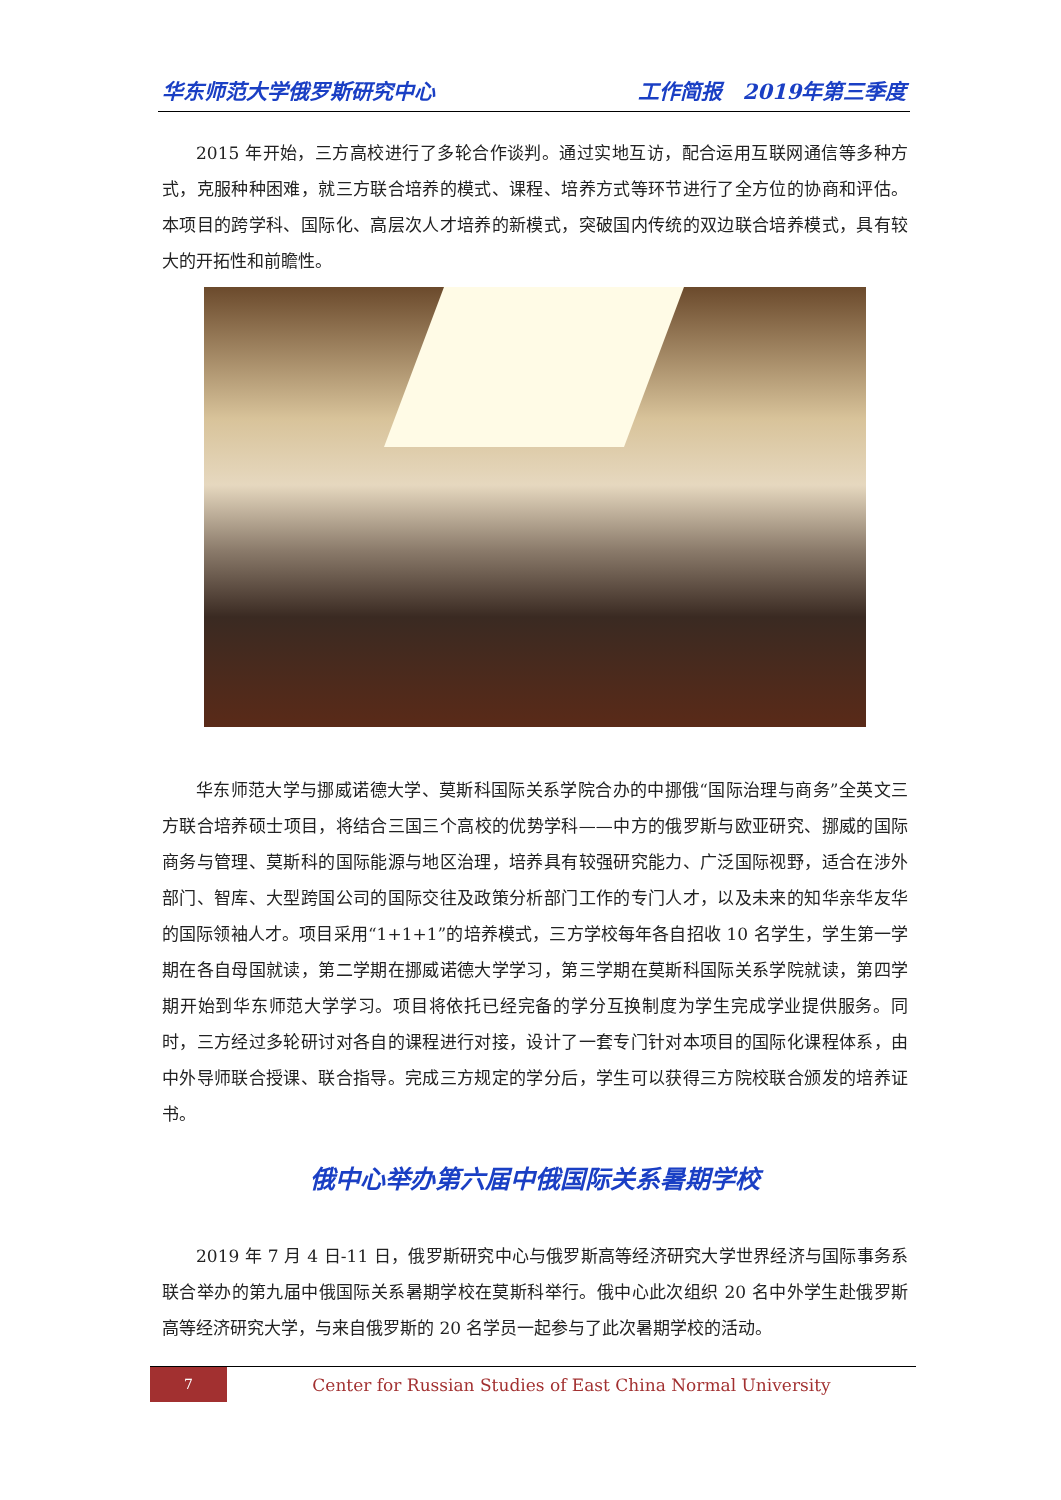华东师范大学俄罗斯研究中心 工作简报　2019年第三季度
2015 年开始，三方高校进行了多轮合作谈判。通过实地互访，配合运用互联网通信等多种方式，克服种种困难，就三方联合培养的模式、课程、培养方式等环节进行了全方位的协商和评估。本项目的跨学科、国际化、高层次人才培养的新模式，突破国内传统的双边联合培养模式，具有较大的开拓性和前瞻性。
华东师范大学与挪威诺德大学、莫斯科国际关系学院合办的中挪俄“国际治理与商务”全英文三方联合培养硕士项目，将结合三国三个高校的优势学科——中方的俄罗斯与欧亚研究、挪威的国际商务与管理、莫斯科的国际能源与地区治理，培养具有较强研究能力、广泛国际视野，适合在涉外部门、智库、大型跨国公司的国际交往及政策分析部门工作的专门人才，以及未来的知华亲华友华的国际领袖人才。项目采用“1+1+1”的培养模式，三方学校每年各自招收 10 名学生，学生第一学期在各自母国就读，第二学期在挪威诺德大学学习，第三学期在莫斯科国际关系学院就读，第四学期开始到华东师范大学学习。项目将依托已经完备的学分互换制度为学生完成学业提供服务。同时，三方经过多轮研讨对各自的课程进行对接，设计了一套专门针对本项目的国际化课程体系，由中外导师联合授课、联合指导。完成三方规定的学分后，学生可以获得三方院校联合颁发的培养证书。
俄中心举办第六届中俄国际关系暑期学校
2019 年 7 月 4 日-11 日，俄罗斯研究中心与俄罗斯高等经济研究大学世界经济与国际事务系联合举办的第九届中俄国际关系暑期学校在莫斯科举行。俄中心此次组织 20 名中外学生赴俄罗斯高等经济研究大学，与来自俄罗斯的 20 名学员一起参与了此次暑期学校的活动。
7
Center for Russian Studies of East China Normal University